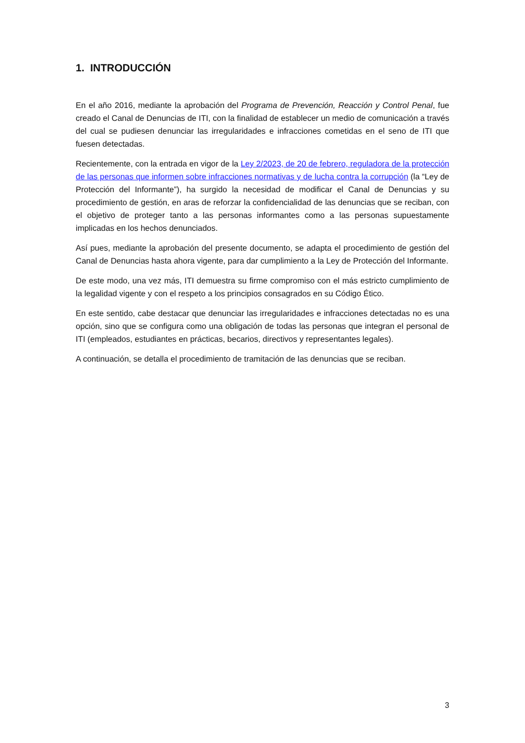1. INTRODUCCIÓN
En el año 2016, mediante la aprobación del Programa de Prevención, Reacción y Control Penal, fue creado el Canal de Denuncias de ITI, con la finalidad de establecer un medio de comunicación a través del cual se pudiesen denunciar las irregularidades e infracciones cometidas en el seno de ITI que fuesen detectadas.
Recientemente, con la entrada en vigor de la Ley 2/2023, de 20 de febrero, reguladora de la protección de las personas que informen sobre infracciones normativas y de lucha contra la corrupción (la “Ley de Protección del Informante”), ha surgido la necesidad de modificar el Canal de Denuncias y su procedimiento de gestión, en aras de reforzar la confidencialidad de las denuncias que se reciban, con el objetivo de proteger tanto a las personas informantes como a las personas supuestamente implicadas en los hechos denunciados.
Así pues, mediante la aprobación del presente documento, se adapta el procedimiento de gestión del Canal de Denuncias hasta ahora vigente, para dar cumplimiento a la Ley de Protección del Informante.
De este modo, una vez más, ITI demuestra su firme compromiso con el más estricto cumplimiento de la legalidad vigente y con el respeto a los principios consagrados en su Código Ético.
En este sentido, cabe destacar que denunciar las irregularidades e infracciones detectadas no es una opción, sino que se configura como una obligación de todas las personas que integran el personal de ITI (empleados, estudiantes en prácticas, becarios, directivos y representantes legales).
A continuación, se detalla el procedimiento de tramitación de las denuncias que se reciban.
3